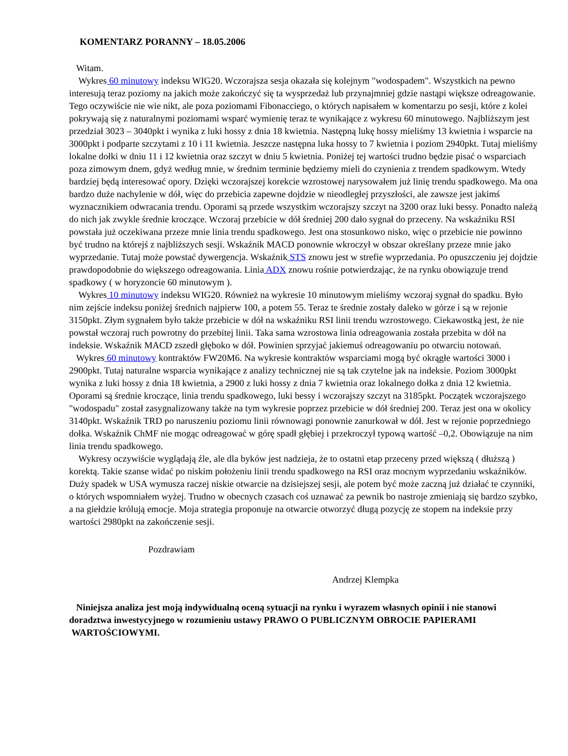KOMENTARZ PORANNY – 18.05.2006
Witam.
Wykres 60 minutowy indeksu WIG20. Wczorajsza sesja okazała się kolejnym "wodospadem". Wszystkich na pewno interesują teraz poziomy na jakich może zakończyć się ta wysprzedaż lub przynajmniej gdzie nastąpi większe odreagowanie. Tego oczywiście nie wie nikt, ale poza poziomami Fibonacciego, o których napisałem w komentarzu po sesji, które z kolei pokrywają się z naturalnymi poziomami wsparć wymienię teraz te wynikające z wykresu 60 minutowego. Najbliższym jest przedział 3023 – 3040pkt i wynika z luki hossy z dnia 18 kwietnia. Następną lukę hossy mieliśmy 13 kwietnia i wsparcie na 3000pkt i podparte szczytami z 10 i 11 kwietnia. Jeszcze następna luka hossy to 7 kwietnia i poziom 2940pkt. Tutaj mieliśmy lokalne dołki w dniu 11 i 12 kwietnia oraz szczyt w dniu 5 kwietnia. Poniżej tej wartości trudno będzie pisać o wsparciach poza zimowym dnem, gdyż według mnie, w średnim terminie będziemy mieli do czynienia z trendem spadkowym. Wtedy bardziej będą interesować opory. Dzięki wczorajszej korekcie wzrostowej narysowałem już linię trendu spadkowego. Ma ona bardzo duże nachylenie w dół, więc do przebicia zapewne dojdzie w nieodległej przyszłości, ale zawsze jest jakimś wyznacznikiem odwracania trendu. Oporami są przede wszystkim wczorajszy szczyt na 3200 oraz luki bessy. Ponadto należą do nich jak zwykle średnie kroczące. Wczoraj przebicie w dół średniej 200 dało sygnał do przeceny. Na wskaźniku RSI powstała już oczekiwana przeze mnie linia trendu spadkowego. Jest ona stosunkowo nisko, więc o przebicie nie powinno być trudno na którejś z najbliższych sesji. Wskaźnik MACD ponownie wkroczył w obszar określany przeze mnie jako wyprzedanie. Tutaj może powstać dywergencja. Wskaźnik STS znowu jest w strefie wyprzedania. Po opuszczeniu jej dojdzie prawdopodobnie do większego odreagowania. Linia ADX znowu rośnie potwierdzając, że na rynku obowiązuje trend spadkowy ( w horyzoncie 60 minutowym ).
Wykres 10 minutowy indeksu WIG20. Również na wykresie 10 minutowym mieliśmy wczoraj sygnał do spadku. Było nim zejście indeksu poniżej średnich najpierw 100, a potem 55. Teraz te średnie zostały daleko w górze i są w rejonie 3150pkt. Złym sygnałem było także przebicie w dół na wskaźniku RSI linii trendu wzrostowego. Ciekawostką jest, że nie powstał wczoraj ruch powrotny do przebitej linii. Taka sama wzrostowa linia odreagowania została przebita w dół na indeksie. Wskaźnik MACD zszedł głęboko w dół. Powinien sprzyjać jakiemuś odreagowaniu po otwarciu notowań.
Wykres 60 minutowy kontraktów FW20M6. Na wykresie kontraktów wsparciami mogą być okrągłe wartości 3000 i 2900pkt. Tutaj naturalne wsparcia wynikające z analizy technicznej nie są tak czytelne jak na indeksie. Poziom 3000pkt wynika z luki hossy z dnia 18 kwietnia, a 2900 z luki hossy z dnia 7 kwietnia oraz lokalnego dołka z dnia 12 kwietnia. Oporami są średnie kroczące, linia trendu spadkowego, luki bessy i wczorajszy szczyt na 3185pkt. Początek wczorajszego "wodospadu" został zasygnalizowany także na tym wykresie poprzez przebicie w dół średniej 200. Teraz jest ona w okolicy 3140pkt. Wskaźnik TRD po naruszeniu poziomu linii równowagi ponownie zanurkował w dół. Jest w rejonie poprzedniego dołka. Wskaźnik ChMF nie mogąc odreagować w górę spadł głębiej i przekroczył typową wartość –0,2. Obowiązuje na nim linia trendu spadkowego.
Wykresy oczywiście wyglądają źle, ale dla byków jest nadzieja, że to ostatni etap przeceny przed większą ( dłuższą ) korektą. Takie szanse widać po niskim położeniu linii trendu spadkowego na RSI oraz mocnym wyprzedaniu wskaźników. Duży spadek w USA wymusza raczej niskie otwarcie na dzisiejszej sesji, ale potem być może zaczną już działać te czynniki, o których wspomniałem wyżej. Trudno w obecnych czasach coś uznawać za pewnik bo nastroje zmieniają się bardzo szybko, a na giełdzie królują emocje. Moja strategia proponuje na otwarcie otworzyć długą pozycję ze stopem na indeksie przy wartości 2980pkt na zakończenie sesji.
Pozdrawiam
Andrzej Klempka
Niniejsza analiza jest moją indywidualną oceną sytuacji na rynku i wyrazem własnych opinii i nie stanowi doradztwa inwestycyjnego w rozumieniu ustawy PRAWO O PUBLICZNYM OBROCIE PAPIERAMI WARTOŚCIOWYMI.